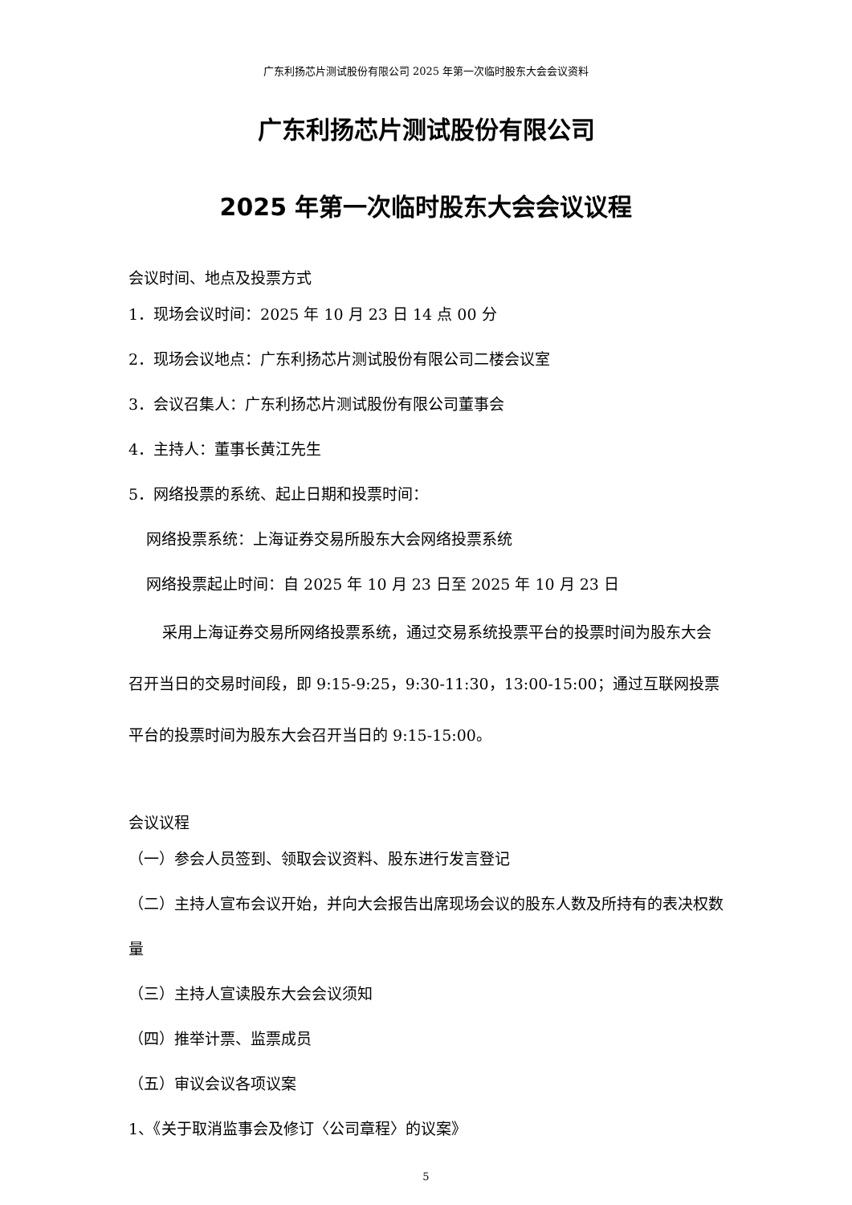广东利扬芯片测试股份有限公司 2025 年第一次临时股东大会会议资料
广东利扬芯片测试股份有限公司
2025 年第一次临时股东大会会议议程
会议时间、地点及投票方式
1．现场会议时间：2025 年 10 月 23 日 14 点 00 分
2．现场会议地点：广东利扬芯片测试股份有限公司二楼会议室
3．会议召集人：广东利扬芯片测试股份有限公司董事会
4．主持人：董事长黄江先生
5．网络投票的系统、起止日期和投票时间：
网络投票系统：上海证券交易所股东大会网络投票系统
网络投票起止时间：自 2025 年 10 月 23 日至 2025 年 10 月 23 日
采用上海证券交易所网络投票系统，通过交易系统投票平台的投票时间为股东大会召开当日的交易时间段，即 9:15-9:25，9:30-11:30，13:00-15:00；通过互联网投票平台的投票时间为股东大会召开当日的 9:15-15:00。
会议议程
（一）参会人员签到、领取会议资料、股东进行发言登记
（二）主持人宣布会议开始，并向大会报告出席现场会议的股东人数及所持有的表决权数量
（三）主持人宣读股东大会会议须知
（四）推举计票、监票成员
（五）审议会议各项议案
1、《关于取消监事会及修订〈公司章程〉的议案》
5